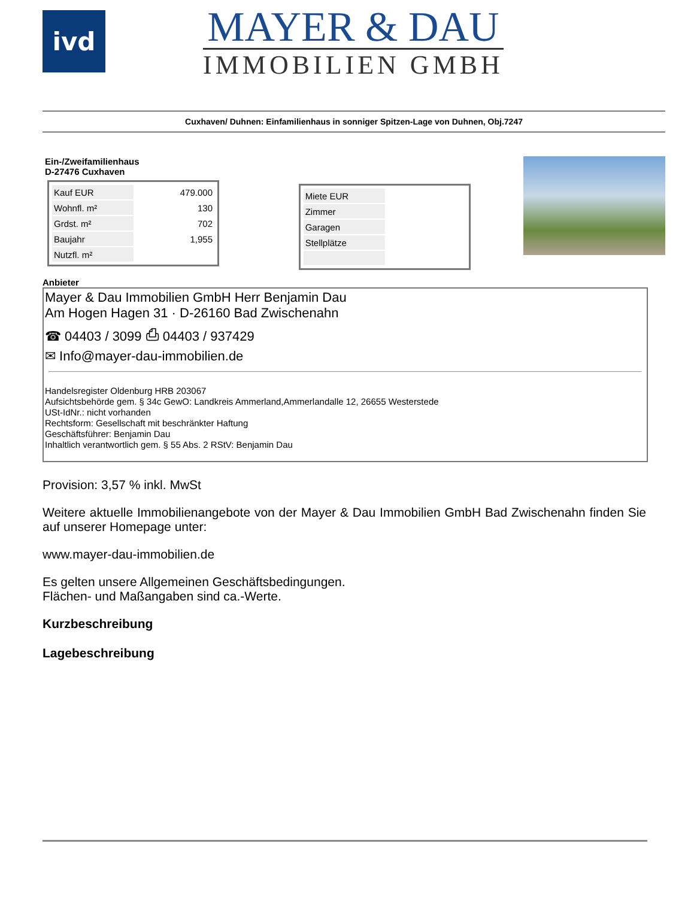ivd
MAYER & DAU
IMMOBILIEN GMBH
Cuxhaven/ Duhnen: Einfamilienhaus in sonniger Spitzen-Lage von Duhnen, Obj.7247
Ein-/Zweifamilienhaus
D-27476 Cuxhaven
| Kauf EUR | 479.000 |
| Wohnfl. m² | 130 |
| Grdst. m² | 702 |
| Baujahr | 1,955 |
| Nutzfl. m² | |
| Miete EUR | |
| Zimmer | |
| Garagen | |
| Stellplätze | |
Anbieter
Mayer & Dau Immobilien GmbH Herr Benjamin Dau
Am Hogen Hagen 31 · D-26160 Bad Zwischenahn
☎ 04403 / 3099 ⎙ 04403 / 937429
✉ Info@mayer-dau-immobilien.de
Handelsregister Oldenburg HRB 203067
Aufsichtsbehörde gem. § 34c GewO: Landkreis Ammerland,Ammerlandalle 12, 26655 Westerstede
USt-IdNr.: nicht vorhanden
Rechtsform: Gesellschaft mit beschränkter Haftung
Geschäftsführer: Benjamin Dau
Inhaltlich verantwortlich gem. § 55 Abs. 2 RStV: Benjamin Dau
Provision: 3,57 % inkl. MwSt
Weitere aktuelle Immobilienangebote von der Mayer & Dau Immobilien GmbH Bad Zwischenahn finden Sie auf unserer Homepage unter:
www.mayer-dau-immobilien.de
Es gelten unsere Allgemeinen Geschäftsbedingungen.
Flächen- und Maßangaben sind ca.-Werte.
Kurzbeschreibung
Lagebeschreibung